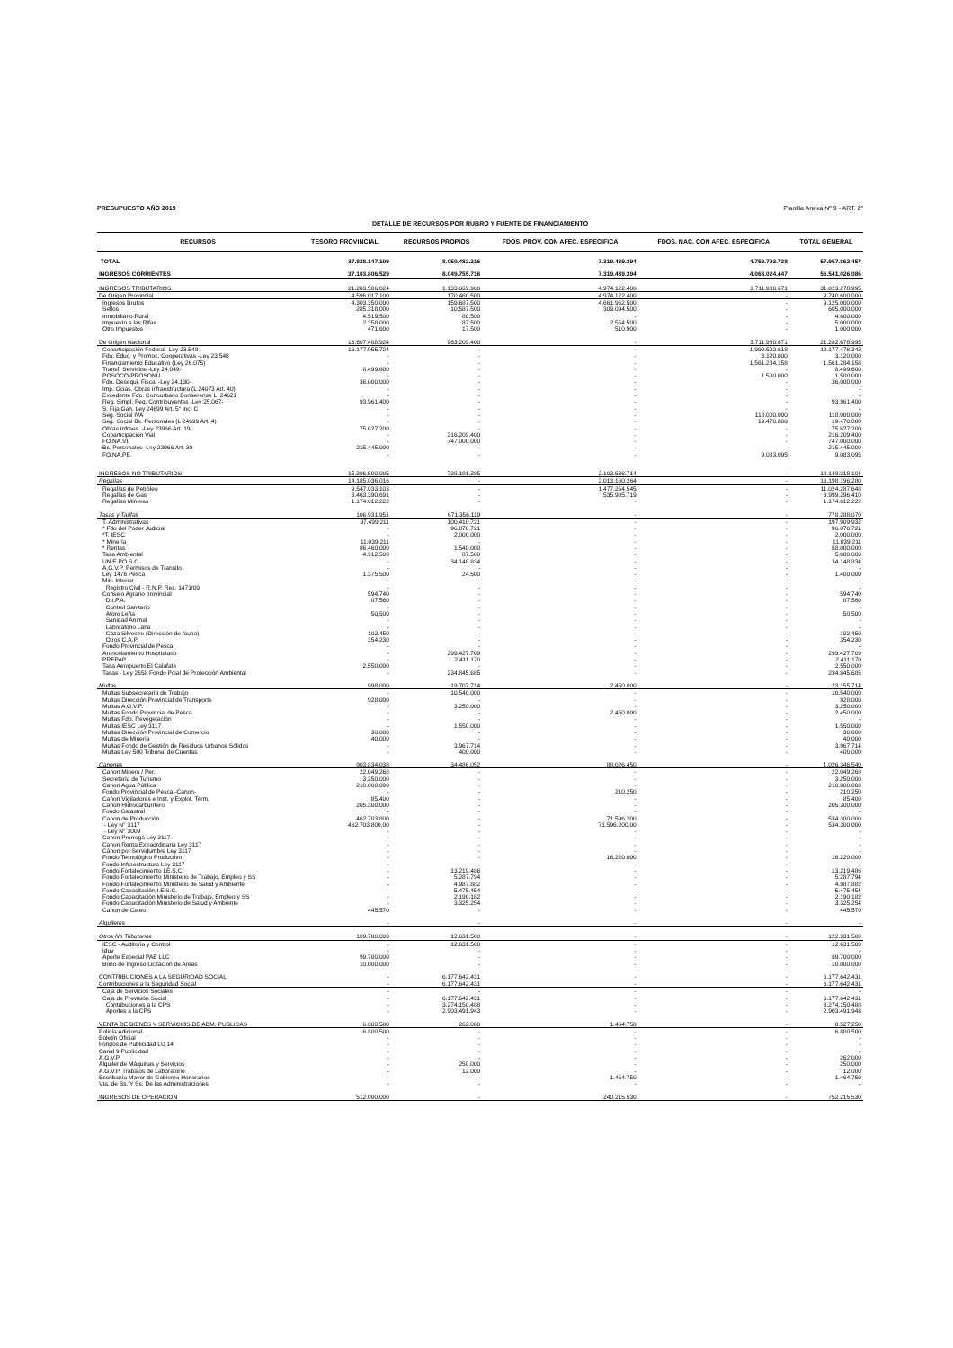PRESUPUESTO AÑO 2019 Planilla Anexa Nº 9 - ART. 2º
DETALLE DE RECURSOS POR RUBRO Y FUENTE DE FINANCIAMIENTO
| RECURSOS | TESORO PROVINCIAL | RECURSOS PROPIOS | FDOS. PROV. CON AFEC. ESPECIFICA | FDOS. NAC. CON AFEC. ESPECIFICA | TOTAL GENERAL |
| --- | --- | --- | --- | --- | --- |
| TOTAL | 37.828.147.109 | 8.050.482.216 | 7.319.439.394 | 4.759.793.738 | 57.957.862.457 |
| INGRESOS CORRIENTES | 37.103.806.529 | 8.049.755.716 | 7.319.439.394 | 4.068.024.447 | 56.541.026.086 |
| INGRESOS TRIBUTARIOS | 21.203.506.024 | 1.133.669.900 | 4.974.122.400 | 3.711.980.671 | 31.023.278.995 |
| De Origen Provincial | 4.596.017.100 | 170.460.500 | 4.974.122.400 | - | 9.740.600.000 |
| Ingresos Brutos | 4.303.350.000 | 159.687.500 | 4.661.962.500 | - | 9.125.000.000 |
| Sellos | 285.318.000 | 10.587.500 | 309.094.500 | - | 605.000.000 |
| Inmobiliario Rural | 4.519.500 | 80.500 | - | - | 4.600.000 |
| Impuesto a las Rifas | 2.358.000 | 87.500 | 2.554.500 | - | 5.000.000 |
| Otro Impuestos | 471.600 | 17.500 | 510.900 | - | 1.000.000 |
| De Origen Nacional | 16.607.488.924 | 963.209.400 | - | 3.711.980.671 | 21.282.678.995 |
| Coparticipación Federal -Ley 23.548- | 16.177.955.724 | - | - | 1.999.522.618 | 18.177.478.342 |
| Fdo. Educ. y Promoc. Cooperativas -Ley 23.548 | - | - | - | 3.120.000 | 3.120.000 |
| Financiamiento Educativo (Ley 26.075) | - | - | - | 1.561.284.158 | 1.561.284.158 |
| Transf. Servicios -Ley 24.049- | 8.499.600 | - | - | - | 8.499.600 |
| POSOCO-PROSONU | - | - | - | 1.500.000 | 1.500.000 |
| Fdo. Desequi. Fiscal -Ley 24.130- | 36.000.000 | - | - | - | 36.000.000 |
| Imp. Gcias. Obras infraestructura (L 24073 Art. 40) | - | - | - | - | - |
| Excedente Fdo. Conourbano Bonaerense L. 24621 | - | - | - | - | - |
| Reg. Simpl. Peq. Contribuyentes -Ley 25.067- | 93.961.400 | - | - | - | 93.961.400 |
| S. Fija Gan. Ley 24699 Art. 5° inc) C | - | - | - | - | - |
| Seg. Social IVA | - | - | - | 118.000.000 | 118.000.000 |
| Seg. Social Bs. Personales (L 24699 Art. 4) | - | - | - | 19.470.800 | 19.470.800 |
| Obras Infraes. -Ley 23966 Art. 19- | 75.627.200 | - | - | - | 75.627.200 |
| Coparticipación Vial | - | 216.209.400 | - | - | 216.209.400 |
| FO.NA.VI. | - | 747.000.000 | - | - | 747.000.000 |
| Bs. Personales -Ley 23966 Art. 30- | 215.445.000 | - | - | - | 215.445.000 |
| FO.NA.PE. | - | - | - | 9.083.095 | 9.083.095 |
| INGRESOS NO TRIBUTARIOS | 15.306.500.005 | 738.181.385 | 2.103.636.714 | - | 18.148.318.104 |
| Regalías | 14.185.036.016 | - | 2.013.160.264 | - | 16.198.196.280 |
| Regalías de Petróleo | 9.547.033.103 | - | 1.477.254.545 | - | 11.024.287.648 |
| Regalías de Gas | 3.463.390.691 | - | 535.905.719 | - | 3.999.296.410 |
| Regalías Mineras | 1.174.612.222 | - | - | - | 1.174.612.222 |
| Tasas y Tarifas | 106.931.951 | 671.356.119 | - | - | 778.288.070 |
| T. Administrativas | 97.499.211 | 100.410.721 | - | - | 197.909.932 |
| * Fdo del Poder Judicial | - | 96.870.721 | - | - | 96.870.721 |
| *T. IESC | - | 2.000.000 | - | - | 2.000.000 |
| * Minería | 11.039.211 | - | - | - | 11.039.211 |
| * Rentas | 86.460.000 | 1.540.000 | - | - | 88.000.000 |
| Tasa Ambiental | 4.912.500 | 87.500 | - | - | 5.000.000 |
| UN.E.PO.S.C. | - | 34.148.834 | - | - | 34.148.834 |
| A.G.V.P. Permisos de Transito | - | - | - | - | - |
| Ley 1476 Pesca | 1.375.500 | 24.500 | - | - | 1.400.000 |
| Min. Interior | - | - | - | - | - |
| Registro Civil - R.N.P. Res. 1471/09 | - | - | - | - | - |
| Consejo Agrario provincial | 594.740 | - | - | - | 594.740 |
| D.I.P.A. | 87.560 | - | - | - | 87.560 |
| Control Sanitario | - | - | - | - | - |
| Aforo Leña | 50.500 | - | - | - | 50.500 |
| Sanidad Animal | - | - | - | - | - |
| Laboratorio Lana | - | - | - | - | - |
| Caza Silvestre (Dirección de fauna) | 102.450 | - | - | - | 102.450 |
| Otros C.A.P. | 354.230 | - | - | - | 354.230 |
| Fondo Provincial de Pesca | - | - | - | - | - |
| Arancelamiento Hospitalario | - | 299.427.709 | - | - | 299.427.709 |
| PREPAP | - | 2.411.170 | - | - | 2.411.170 |
| Tasa Aeropuerto El Calafate | 2.550.000 | - | - | - | 2.550.000 |
| Tasas - Ley 2658 Fondo Pcial de Protección Ambiental | - | 234.845.685 | - | - | 234.845.685 |
| Multas | 998.000 | 19.707.714 | 2.450.000 | - | 23.155.714 |
| Multas Subsecretaría de Trabajo | - | 10.540.000 | - | - | 10.540.000 |
| Multas Dirección Provincial de Transporte | 928.000 | - | - | - | 928.000 |
| Multas A.G.V.P. | - | 3.250.000 | - | - | 3.250.000 |
| Multas Fondo Provincial de Pesca | - | - | 2.450.000 | - | 2.450.000 |
| Multas Fdo. Revegetación | - | - | - | - | - |
| Multas IESC Ley 3117 | - | 1.550.000 | - | - | 1.550.000 |
| Multas Dirección Provincial de Comercio | 30.000 | - | - | - | 30.000 |
| Multas de Minería | 40.000 | - | - | - | 40.000 |
| Multas Fondo de Gestión de Residuos Urbanos Sólidos | - | 3.967.714 | - | - | 3.967.714 |
| Multas Ley 500 Tribunal de Cuentas | - | 400.000 | - | - | 400.000 |
| Canones | 903.834.038 | 34.486.052 | 88.026.450 | - | 1.026.346.540 |
| Canon Minero / Per. | 22.049.268 | - | - | - | 22.049.268 |
| Secretaría de Turismo | 3.250.000 | - | - | - | 3.250.000 |
| Canon Agua Pública | 210.000.000 | - | - | - | 210.000.000 |
| Fondo Provincial de Pesca -Canon- | - | - | 210.250 | - | 210.250 |
| Canon Vigiladores e Inst. y Explot. Term. | 85.400 | - | - | - | 85.400 |
| Canon Hidrocarburífero | 205.300.000 | - | - | - | 205.300.000 |
| Fondo Catastral | - | - | - | - | - |
| Canon de Producción | 462.703.800 | - | 71.596.200 | - | 534.300.000 |
| - Ley N° 3117 | 462.703.800,00 | - | 71.596.200,00 | - | 534.300.000 |
| - Ley N° 3009 | - | - | - | - | - |
| Canon Prórroga Ley 3117 | - | - | - | - | - |
| Canon Renta Extraordinaria Ley 3117 | - | - | - | - | - |
| Cánon por Servidumbre Ley 3117 | - | - | - | - | - |
| Fondo Tecnológico Productivo | - | - | 16.220.000 | - | 16.220.000 |
| Fondo Infraestructura Ley 3117 | - | - | - | - | - |
| Fondo Fortalecimiento I.E.S.C. | - | 13.219.486 | - | - | 13.219.486 |
| Fondo Fortalecimiento Ministerio de Trabajo, Empleo y SS | - | 5.287.794 | - | - | 5.287.794 |
| Fondo Fortalecimiento Ministerio de Salud y Ambiente | - | 4.987.882 | - | - | 4.987.882 |
| Fondo Capacitación I.E.S.C. | - | 5.475.454 | - | - | 5.475.454 |
| Fondo Capacitación Ministerio de Trabajo, Empleo y SS | - | 2.190.182 | - | - | 2.190.182 |
| Fondo Capacitación Ministerio de Salud y Ambiente | - | 3.325.254 | - | - | 3.325.254 |
| Canon de Cateo | 445.570 | - | - | - | 445.570 |
| Alquileres | - | - | - | - | - |
| Otros No Tributarios | 109.700.000 | 12.631.500 | - | - | 122.331.500 |
| IESC - Auditoría y Control | - | 12.631.500 | - | - | 12.631.500 |
| Iduv | - | - | - | - | - |
| Aporte Especial PAE LLC | 99.700.000 | - | - | - | 99.700.000 |
| Bono de Ingreso Licitación de Areas | 10.000.000 | - | - | - | 10.000.000 |
| CONTRIBUCIONES A LA SEGURIDAD SOCIAL | - | 6.177.642.431 | - | - | 6.177.642.431 |
| Contribuciones a la Seguridad Social | - | 6.177.642.431 | - | - | 6.177.642.431 |
| Caja de Servicios Sociales | - | - | - | - | - |
| Caja de Previsión Social | - | 6.177.642.431 | - | - | 6.177.642.431 |
| Contribuciones a la CPS | - | 3.274.150.488 | - | - | 3.274.150.488 |
| Aportes a la CPS | - | 2.903.491.943 | - | - | 2.903.491.943 |
| VENTA DE BIENES Y SERVICIOS DE ADM. PUBLICAS | 6.800.500 | 262.000 | 1.464.750 | - | 8.527.250 |
| Policía Adicional | 6.800.500 | - | - | - | 6.800.500 |
| Boletín Oficial | - | - | - | - | - |
| Fondos de Publicidad LU 14 | - | - | - | - | - |
| Canal 9 Publicidad | - | - | - | - | - |
| A.G.V.P. | - | - | - | - | 262.000 |
| Alquiler de Máquinas y Servicios | - | 250.000 | - | - | 250.000 |
| A.G.V.P. Trabajos de Laboratorio | - | 12.000 | - | - | 12.000 |
| Escribanía Mayor de Gobierno Honorarios | - | - | 1.464.750 | - | 1.464.750 |
| Vta. de Bs. Y Ss. De las Administraciones | - | - | - | - | - |
| INGRESOS DE OPERACION | 512.000.000 | - | 240.215.530 | - | 752.215.530 |